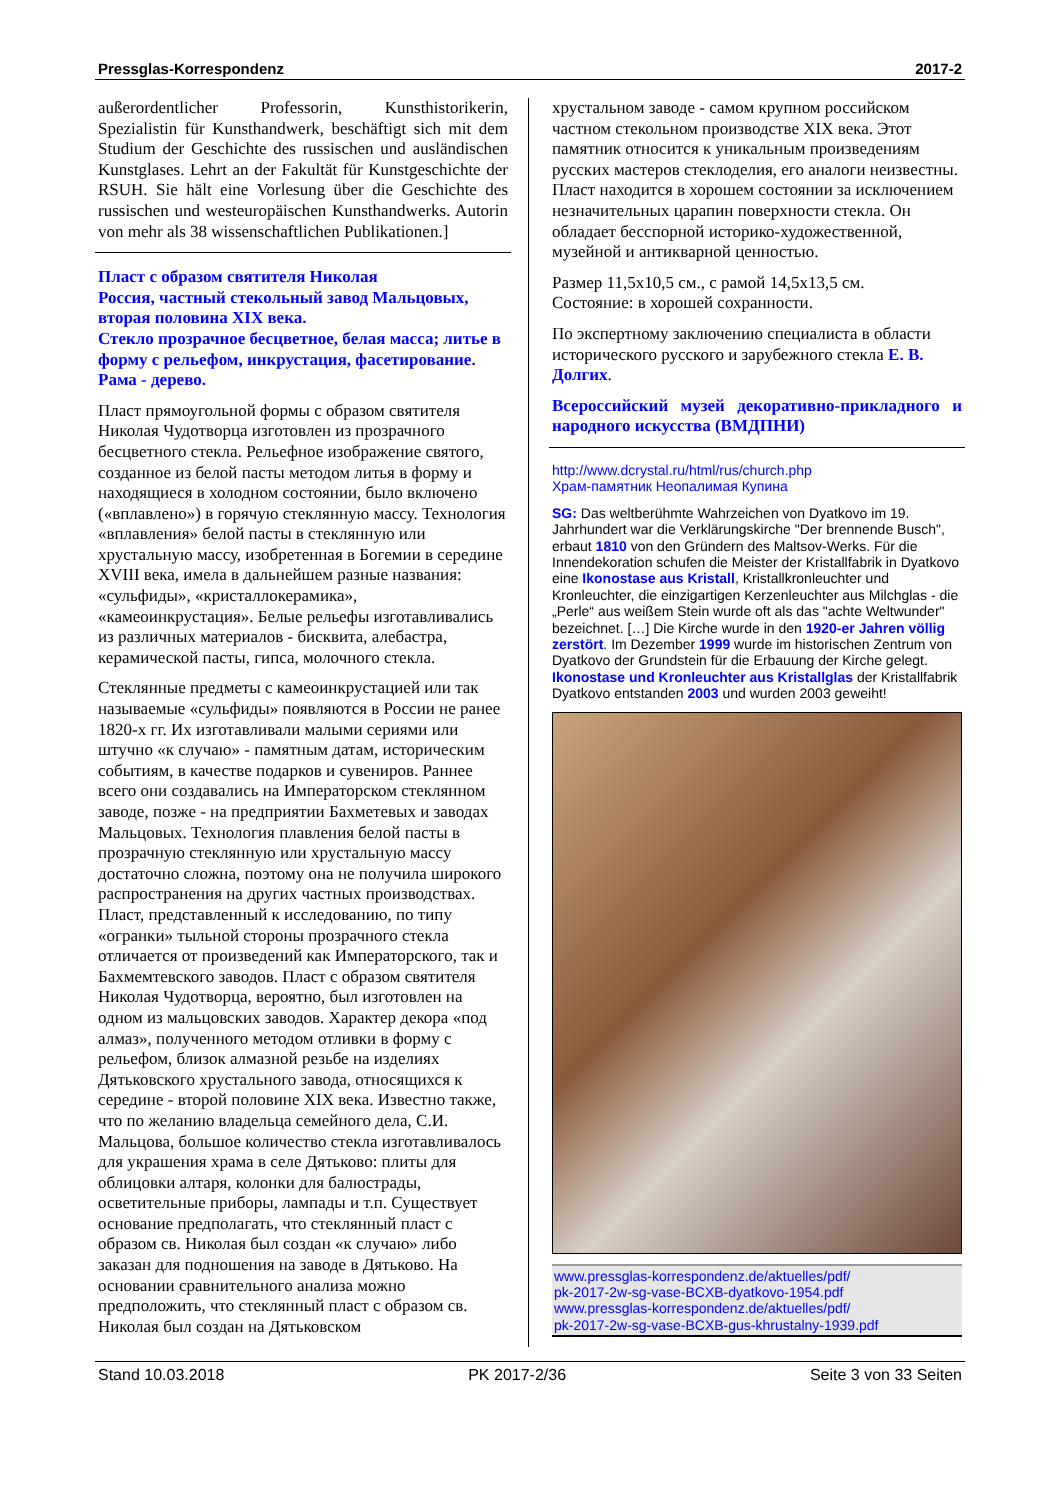Pressglas-Korrespondenz 2017-2
außerordentlicher Professorin, Kunsthistorikerin, Spezialistin für Kunsthandwerk, beschäftigt sich mit dem Studium der Geschichte des russischen und ausländischen Kunstglases. Lehrt an der Fakultät für Kunstgeschichte der RSUH. Sie hält eine Vorlesung über die Geschichte des russischen und westeuropäischen Kunsthandwerks. Autorin von mehr als 38 wissenschaftlichen Publikationen.]
Пласт с образом святителя Николая
Россия, частный стекольный завод Мальцовых, вторая половина XIX века.
Стекло прозрачное бесцветное, белая масса; литье в форму с рельефом, инкрустация, фасетирование. Рама - дерево.
Пласт прямоугольной формы с образом святителя Николая Чудотворца изготовлен из прозрачного бесцветного стекла. Рельефное изображение святого, созданное из белой пасты методом литья в форму и находящиеся в холодном состоянии, было включено («вплавлено») в горячую стеклянную массу. Технология «вплавления» белой пасты в стеклянную или хрустальную массу, изобретенная в Богемии в середине XVIII века, имела в дальнейшем разные названия: «сульфиды», «кристаллокерамика», «камеоинкрустация». Белые рельефы изготавливались из различных материалов - бисквита, алебастра, керамической пасты, гипса, молочного стекла.
Стеклянные предметы с камеоинкрустацией или так называемые «сульфиды» появляются в России не ранее 1820-х гг. Их изготавливали малыми сериями или штучно «к случаю» - памятным датам, историческим событиям, в качестве подарков и сувениров. Раннее всего они создавались на Императорском стеклянном заводе, позже - на предприятии Бахметевых и заводах Мальцовых. Технология плавления белой пасты в прозрачную стеклянную или хрустальную массу достаточно сложна, поэтому она не получила широкого распространения на других частных производствах. Пласт, представленный к исследованию, по типу «огранки» тыльной стороны прозрачного стекла отличается от произведений как Императорского, так и Бахмемтевского заводов. Пласт с образом святителя Николая Чудотворца, вероятно, был изготовлен на одном из мальцовских заводов. Характер декора «под алмаз», полученного методом отливки в форму с рельефом, близок алмазной резьбе на изделиях Дятьковского хрустального завода, относящихся к середине - второй половине XIX века. Известно также, что по желанию владельца семейного дела, С.И. Мальцова, большое количество стекла изготавливалось для украшения храма в селе Дятьково: плиты для облицовки алтаря, колонки для балюстрады, осветительные приборы, лампады и т.п. Существует основание предполагать, что стеклянный пласт с образом св. Николая был создан «к случаю» либо заказан для подношения на заводе в Дятьково. На основании сравнительного анализа можно предположить, что стеклянный пласт с образом св. Николая был создан на Дятьковском
хрустальном заводе - самом крупном российском частном стекольном производстве XIX века. Этот памятник относится к уникальным произведениям русских мастеров стеклоделия, его аналоги неизвестны. Пласт находится в хорошем состоянии за исключением незначительных царапин поверхности стекла. Он обладает бесспорной историко-художественной, музейной и антикварной ценностью.
Размер 11,5x10,5 см., с рамой 14,5x13,5 см.
Состояние: в хорошей сохранности.
По экспертному заключению специалиста в области исторического русского и зарубежного стекла Е. В. Долгих.
Всероссийский музей декоративно-прикладного и народного искусства (ВМДПНИ)
http://www.dcrystal.ru/html/rus/church.php
Храм-памятник Неопалимая Купина
SG: Das weltberühmte Wahrzeichen von Dyatkovo im 19. Jahrhundert war die Verklärungskirche "Der brennende Busch", erbaut 1810 von den Gründern des Maltsov-Werks. Für die Innendekoration schufen die Meister der Kristallfabrik in Dyatkovo eine Ikonostase aus Kristall, Kristallkronleuchter und Kronleuchter, die einzigartigen Kerzenleuchter aus Milchglas - die „Perle“ aus weißem Stein wurde oft als das "achte Weltwunder" bezeichnet. […] Die Kirche wurde in den 1920-er Jahren völlig zerstört. Im Dezember 1999 wurde im historischen Zentrum von Dyatkovo der Grundstein für die Erbauung der Kirche gelegt. Ikonostase und Kronleuchter aus Kristallglas der Kristallfabrik Dyatkovo entstanden 2003 und wurden 2003 geweiht!
www.pressglas-korrespondenz.de/aktuelles/pdf/
pk-2017-2w-sg-vase-BCXB-dyatkovo-1954.pdf
www.pressglas-korrespondenz.de/aktuelles/pdf/
pk-2017-2w-sg-vase-BCXB-gus-khrustalny-1939.pdf
Stand 10.03.2018 PK 2017-2/36 Seite 3 von 33 Seiten